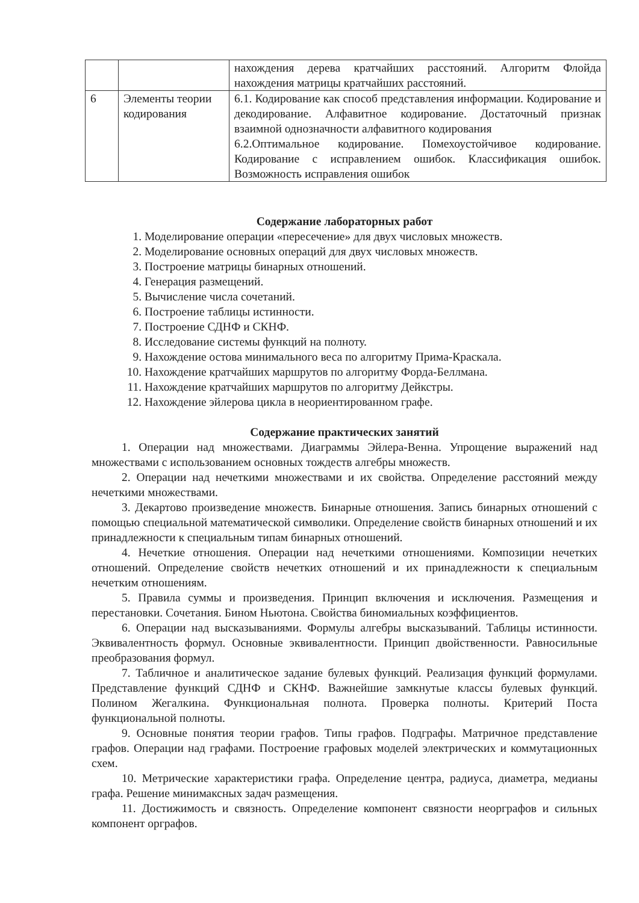| | | нахождения дерева кратчайших расстояний. Алгоритм Флойда нахождения матрицы кратчайших расстояний. |
| 6 | Элементы теории кодирования | 6.1. Кодирование как способ представления информации. Кодирование и декодирование. Алфавитное кодирование. Достаточный признак взаимной однозначности алфавитного кодирования 6.2.Оптимальное кодирование. Помехоустойчивое кодирование. Кодирование с исправлением ошибок. Классификация ошибок. Возможность исправления ошибок |
Содержание лабораторных работ
1. Моделирование операции «пересечение» для двух числовых множеств.
2. Моделирование основных операций для двух числовых множеств.
3. Построение матрицы бинарных отношений.
4. Генерация размещений.
5. Вычисление числа сочетаний.
6. Построение таблицы истинности.
7. Построение СДНФ и СКНФ.
8. Исследование системы функций на полноту.
9. Нахождение остова минимального веса по алгоритму Прима-Краскала.
10. Нахождение кратчайших маршрутов по алгоритму Форда-Беллмана.
11. Нахождение кратчайших маршрутов по алгоритму Дейкстры.
12. Нахождение эйлерова цикла в неориентированном графе.
Содержание практических занятий
1. Операции над множествами. Диаграммы Эйлера-Венна. Упрощение выражений над множествами с использованием основных тождеств алгебры множеств.
2. Операции над нечеткими множествами и их свойства. Определение расстояний между нечеткими множествами.
3. Декартово произведение множеств. Бинарные отношения. Запись бинарных отношений с помощью специальной математической символики. Определение свойств бинарных отношений и их принадлежности к специальным типам бинарных отношений.
4. Нечеткие отношения. Операции над нечеткими отношениями. Композиции нечетких отношений. Определение свойств нечетких отношений и их принадлежности к специальным нечетким отношениям.
5. Правила суммы и произведения. Принцип включения и исключения. Размещения и перестановки. Сочетания. Бином Ньютона. Свойства биномиальных коэффициентов.
6. Операции над высказываниями. Формулы алгебры высказываний. Таблицы истинности. Эквивалентность формул. Основные эквивалентности. Принцип двойственности. Равносильные преобразования формул.
7. Табличное и аналитическое задание булевых функций. Реализация функций формулами. Представление функций СДНФ и СКНФ. Важнейшие замкнутые классы булевых функций. Полином Жегалкина. Функциональная полнота. Проверка полноты. Критерий Поста функциональной полноты.
9. Основные понятия теории графов. Типы графов. Подграфы. Матричное представление графов. Операции над графами. Построение графовых моделей электрических и коммутационных схем.
10. Метрические характеристики графа. Определение центра, радиуса, диаметра, медианы графа. Решение минимаксных задач размещения.
11. Достижимость и связность. Определение компонент связности неорграфов и сильных компонент орграфов.